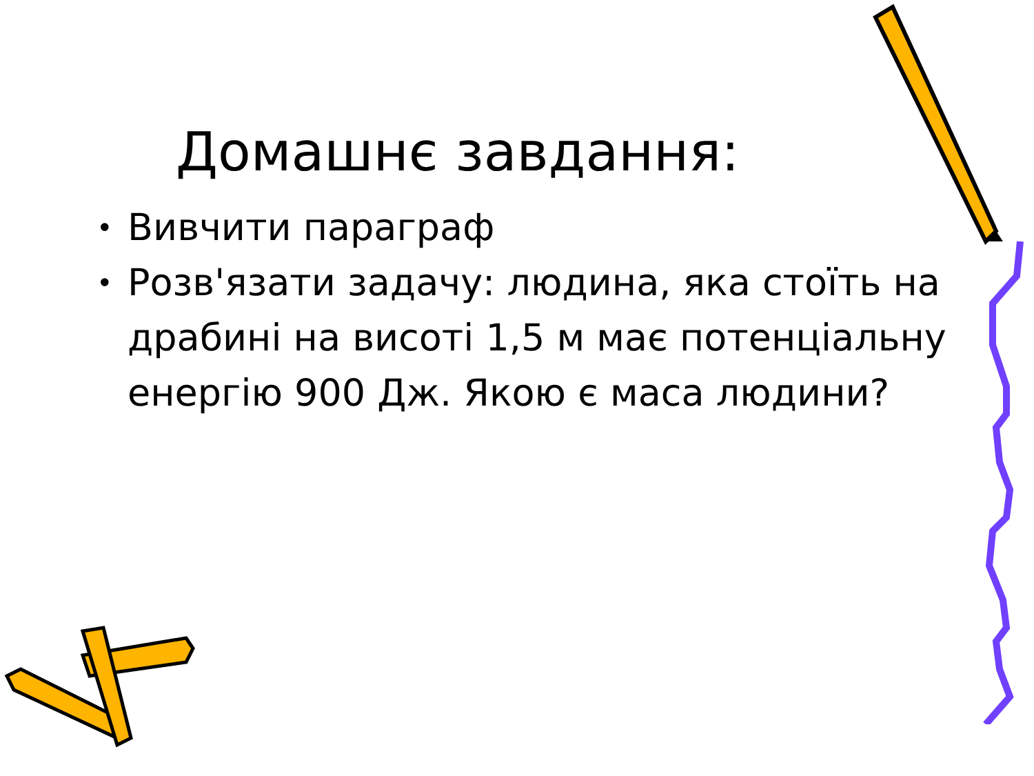Домашнє завдання:
• Вивчити параграф
• Розв'язати задачу: людина, яка стоїть на драбині на висоті 1,5 м має потенціальну енергію 900 Дж. Якою є маса людини?